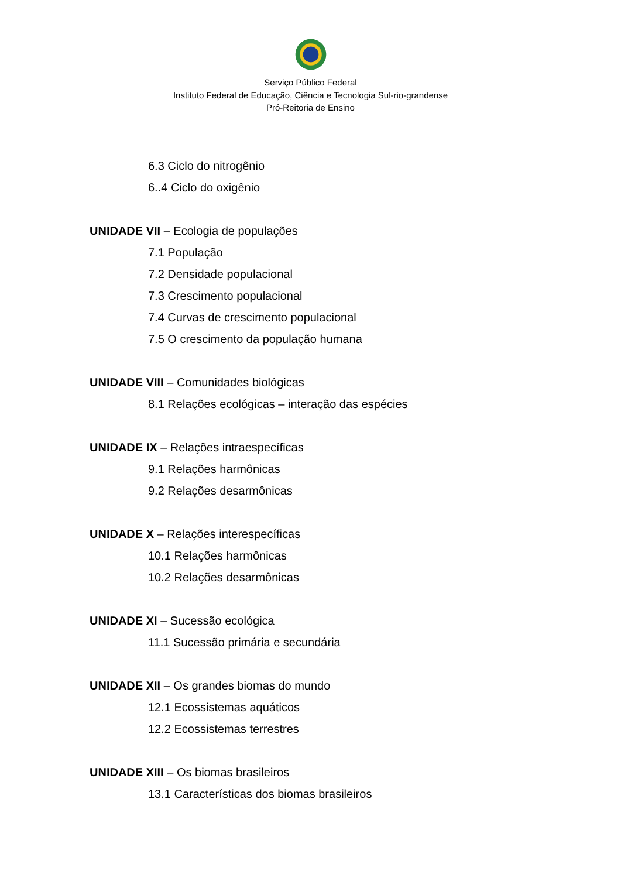Serviço Público Federal
Instituto Federal de Educação, Ciência e Tecnologia Sul-rio-grandense
Pró-Reitoria de Ensino
6.3 Ciclo do nitrogênio
6..4 Ciclo do oxigênio
UNIDADE VII – Ecologia de populações
7.1 População
7.2 Densidade populacional
7.3 Crescimento populacional
7.4 Curvas de crescimento populacional
7.5 O crescimento da população humana
UNIDADE VIII – Comunidades biológicas
8.1 Relações ecológicas – interação das espécies
UNIDADE IX – Relações intraespecíficas
9.1 Relações harmônicas
9.2 Relações desarmônicas
UNIDADE X – Relações interespecíficas
10.1 Relações harmônicas
10.2 Relações desarmônicas
UNIDADE XI – Sucessão ecológica
11.1 Sucessão primária e secundária
UNIDADE XII – Os grandes biomas do mundo
12.1 Ecossistemas aquáticos
12.2 Ecossistemas terrestres
UNIDADE XIII – Os biomas brasileiros
13.1 Características dos biomas brasileiros